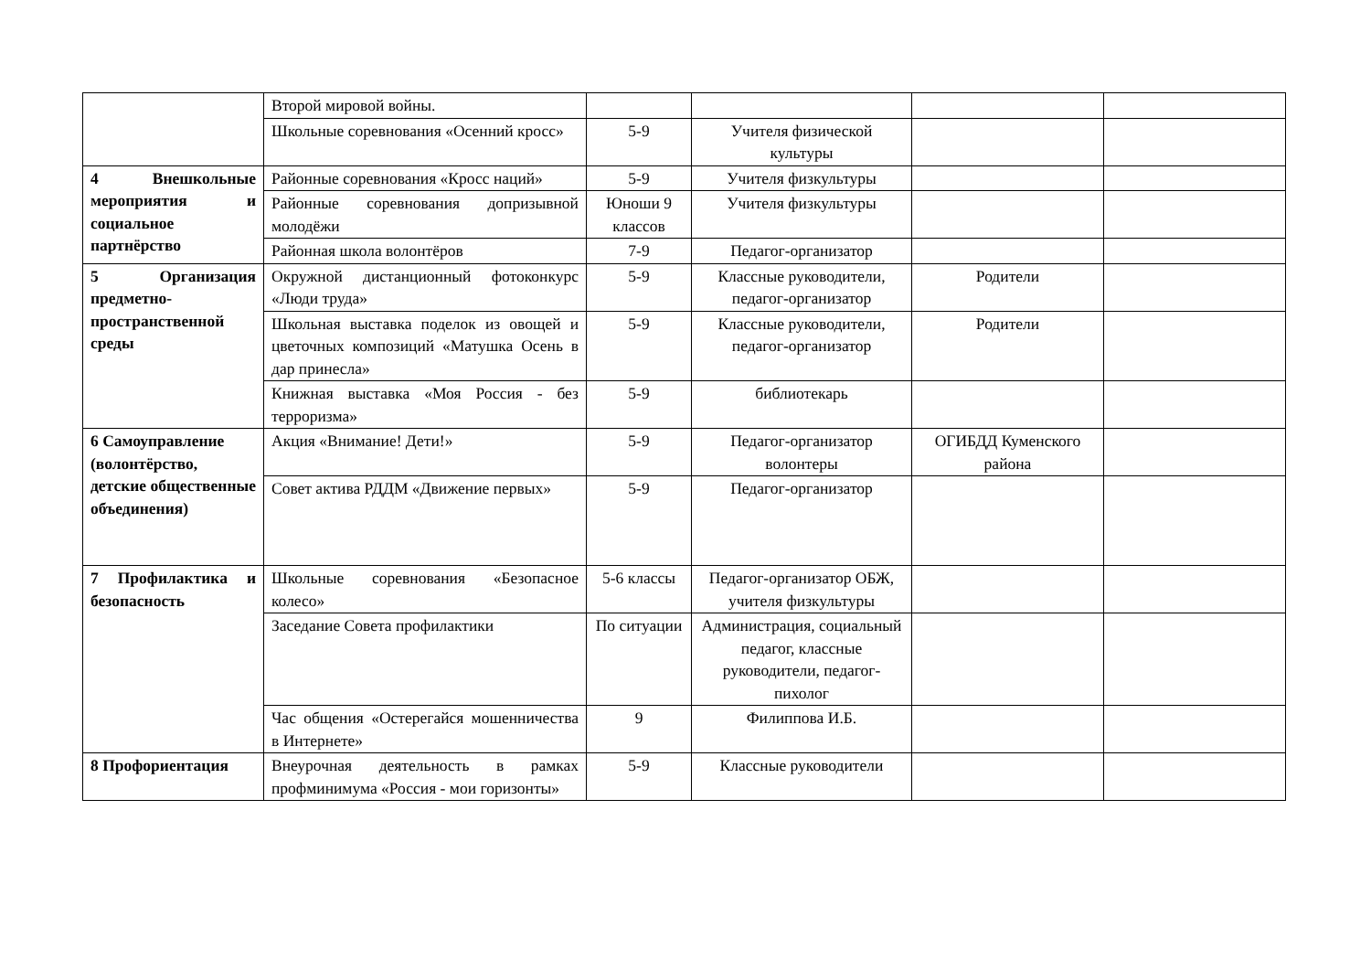| | Второй мировой войны. | | | | |
| | Школьные соревнования «Осенний кросс» | 5-9 | Учителя физической культуры | | |
| 4 Внешкольные мероприятия и социальное партнёрство | Районные соревнования «Кросс наций» | 5-9 | Учителя физкультуры | | |
| | Районные соревнования допризывной молодёжи | Юноши 9 классов | Учителя физкультуры | | |
| | Районная школа волонтёров | 7-9 | Педагог-организатор | | |
| 5 Организация предметно-пространственной среды | Окружной дистанционный фотоконкурс «Люди труда» | 5-9 | Классные руководители, педагог-организатор | Родители | |
| | Школьная выставка поделок из овощей и цветочных композиций «Матушка Осень в дар принесла» | 5-9 | Классные руководители, педагог-организатор | Родители | |
| | Книжная выставка «Моя Россия - без терроризма» | 5-9 | библиотекарь | | |
| 6 Самоуправление (волонтёрство, детские общественные объединения) | Акция «Внимание! Дети!» | 5-9 | Педагог-организатор волонтеры | ОГИБДД Куменского района | |
| | Совет актива РДДМ «Движение первых» | 5-9 | Педагог-организатор | | |
| 7 Профилактика и безопасность | Школьные соревнования «Безопасное колесо» | 5-6 классы | Педагог-организатор ОБЖ, учителя физкультуры | | |
| | Заседание Совета профилактики | По ситуации | Администрация, социальный педагог, классные руководители, педагог-пихолог | | |
| | Час общения «Остерегайся мошенничества в Интернете» | 9 | Филиппова И.Б. | | |
| 8 Профориентация | Внеурочная деятельность в рамках профминимума «Россия - мои горизонты» | 5-9 | Классные руководители | | |